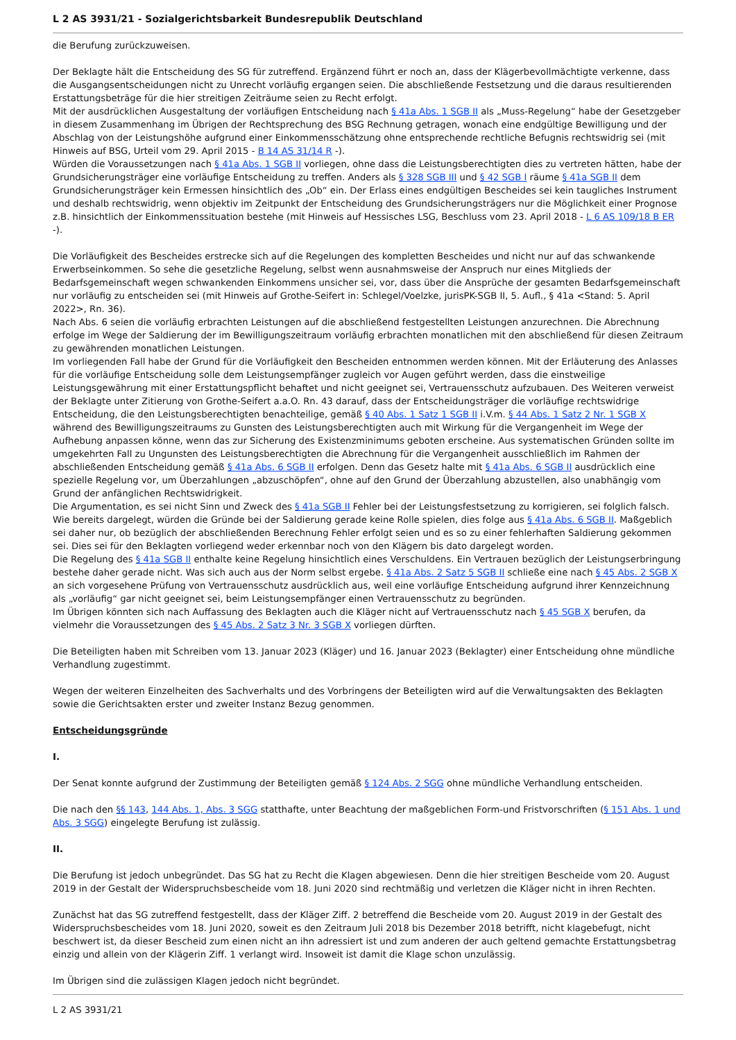L 2 AS 3931/21 - Sozialgerichtsbarkeit Bundesrepublik Deutschland
die Berufung zurückzuweisen.
Der Beklagte hält die Entscheidung des SG für zutreffend. Ergänzend führt er noch an, dass der Klägerbevollmächtigte verkenne, dass die Ausgangsentscheidungen nicht zu Unrecht vorläufig ergangen seien. Die abschließende Festsetzung und die daraus resultierenden Erstattungsbeträge für die hier streitigen Zeiträume seien zu Recht erfolgt.
Mit der ausdrücklichen Ausgestaltung der vorläufigen Entscheidung nach § 41a Abs. 1 SGB II als „Muss-Regelung“ habe der Gesetzgeber in diesem Zusammenhang im Übrigen der Rechtsprechung des BSG Rechnung getragen, wonach eine endgültige Bewilligung und der Abschlag von der Leistungshöhe aufgrund einer Einkommensschätzung ohne entsprechende rechtliche Befugnis rechtswidrig sei (mit Hinweis auf BSG, Urteil vom 29. April 2015 - B 14 AS 31/14 R -).
Würden die Voraussetzungen nach § 41a Abs. 1 SGB II vorliegen, ohne dass die Leistungsberechtigten dies zu vertreten hätten, habe der Grundsicherungsträger eine vorläufige Entscheidung zu treffen. Anders als § 328 SGB III und § 42 SGB I räume § 41a SGB II dem Grundsicherungsträger kein Ermessen hinsichtlich des „Ob“ ein. Der Erlass eines endgültigen Bescheides sei kein taugliches Instrument und deshalb rechtswidrig, wenn objektiv im Zeitpunkt der Entscheidung des Grundsicherungsträgers nur die Möglichkeit einer Prognose z.B. hinsichtlich der Einkommenssituation bestehe (mit Hinweis auf Hessisches LSG, Beschluss vom 23. April 2018 - L 6 AS 109/18 B ER -).
Die Vorläufigkeit des Bescheides erstrecke sich auf die Regelungen des kompletten Bescheides und nicht nur auf das schwankende Erwerbseinkommen. So sehe die gesetzliche Regelung, selbst wenn ausnahmsweise der Anspruch nur eines Mitglieds der Bedarfsgemeinschaft wegen schwankenden Einkommens unsicher sei, vor, dass über die Ansprüche der gesamten Bedarfsgemeinschaft nur vorläufig zu entscheiden sei (mit Hinweis auf Grothe-Seifert in: Schlegel/Voelzke, jurisPK-SGB II, 5. Aufl., § 41a <Stand: 5. April 2022>, Rn. 36).
Nach Abs. 6 seien die vorläufig erbrachten Leistungen auf die abschließend festgestellten Leistungen anzurechnen. Die Abrechnung erfolge im Wege der Saldierung der im Bewilligungszeitraum vorläufig erbrachten monatlichen mit den abschließend für diesen Zeitraum zu gewährenden monatlichen Leistungen.
Im vorliegenden Fall habe der Grund für die Vorläufigkeit den Bescheiden entnommen werden können. Mit der Erläuterung des Anlasses für die vorläufige Entscheidung solle dem Leistungsempfänger zugleich vor Augen geführt werden, dass die einstweilige Leistungsgewährung mit einer Erstattungspflicht behaftet und nicht geeignet sei, Vertrauensschutz aufzubauen. Des Weiteren verweist der Beklagte unter Zitierung von Grothe-Seifert a.a.O. Rn. 43 darauf, dass der Entscheidungsträger die vorläufige rechtswidrige Entscheidung, die den Leistungsberechtigten benachteilige, gemäß § 40 Abs. 1 Satz 1 SGB II i.V.m. § 44 Abs. 1 Satz 2 Nr. 1 SGB X während des Bewilligungszeitraums zu Gunsten des Leistungsberechtigten auch mit Wirkung für die Vergangenheit im Wege der Aufhebung anpassen könne, wenn das zur Sicherung des Existenzminimums geboten erscheine. Aus systematischen Gründen sollte im umgekehrten Fall zu Ungunsten des Leistungsberechtigten die Abrechnung für die Vergangenheit ausschließlich im Rahmen der abschließenden Entscheidung gemäß § 41a Abs. 6 SGB II erfolgen. Denn das Gesetz halte mit § 41a Abs. 6 SGB II ausdrücklich eine spezielle Regelung vor, um Überzahlungen „abzuschöpfen“, ohne auf den Grund der Überzahlung abzustellen, also unabhängig vom Grund der anfänglichen Rechtswidrigkeit.
Die Argumentation, es sei nicht Sinn und Zweck des § 41a SGB II Fehler bei der Leistungsfestsetzung zu korrigieren, sei folglich falsch. Wie bereits dargelegt, würden die Gründe bei der Saldierung gerade keine Rolle spielen, dies folge aus § 41a Abs. 6 SGB II. Maßgeblich sei daher nur, ob bezüglich der abschließenden Berechnung Fehler erfolgt seien und es so zu einer fehlerhaften Saldierung gekommen sei. Dies sei für den Beklagten vorliegend weder erkennbar noch von den Klägern bis dato dargelegt worden.
Die Regelung des § 41a SGB II enthalte keine Regelung hinsichtlich eines Verschuldens. Ein Vertrauen bezüglich der Leistungserbringung bestehe daher gerade nicht. Was sich auch aus der Norm selbst ergebe. § 41a Abs. 2 Satz 5 SGB II schließe eine nach § 45 Abs. 2 SGB X an sich vorgesehene Prüfung von Vertrauensschutz ausdrücklich aus, weil eine vorläufige Entscheidung aufgrund ihrer Kennzeichnung als „vorläufig“ gar nicht geeignet sei, beim Leistungsempfänger einen Vertrauensschutz zu begründen.
Im Übrigen könnten sich nach Auffassung des Beklagten auch die Kläger nicht auf Vertrauensschutz nach § 45 SGB X berufen, da vielmehr die Voraussetzungen des § 45 Abs. 2 Satz 3 Nr. 3 SGB X vorliegen dürften.
Die Beteiligten haben mit Schreiben vom 13. Januar 2023 (Kläger) und 16. Januar 2023 (Beklagter) einer Entscheidung ohne mündliche Verhandlung zugestimmt.
Wegen der weiteren Einzelheiten des Sachverhalts und des Vorbringens der Beteiligten wird auf die Verwaltungsakten des Beklagten sowie die Gerichtsakten erster und zweiter Instanz Bezug genommen.
Entscheidungsgründe
I.
Der Senat konnte aufgrund der Zustimmung der Beteiligten gemäß § 124 Abs. 2 SGG ohne mündliche Verhandlung entscheiden.
Die nach den §§ 143, 144 Abs. 1, Abs. 3 SGG statthafte, unter Beachtung der maßgeblichen Form-und Fristvorschriften (§ 151 Abs. 1 und Abs. 3 SGG) eingelegte Berufung ist zulässig.
II.
Die Berufung ist jedoch unbegründet. Das SG hat zu Recht die Klagen abgewiesen. Denn die hier streitigen Bescheide vom 20. August 2019 in der Gestalt der Widerspruchsbescheide vom 18. Juni 2020 sind rechtmäßig und verletzen die Kläger nicht in ihren Rechten.
Zunächst hat das SG zutreffend festgestellt, dass der Kläger Ziff. 2 betreffend die Bescheide vom 20. August 2019 in der Gestalt des Widerspruchsbescheides vom 18. Juni 2020, soweit es den Zeitraum Juli 2018 bis Dezember 2018 betrifft, nicht klagebefugt, nicht beschwert ist, da dieser Bescheid zum einen nicht an ihn adressiert ist und zum anderen der auch geltend gemachte Erstattungsbetrag einzig und allein von der Klägerin Ziff. 1 verlangt wird. Insoweit ist damit die Klage schon unzulässig.
Im Übrigen sind die zulässigen Klagen jedoch nicht begründet.
L 2 AS 3931/21